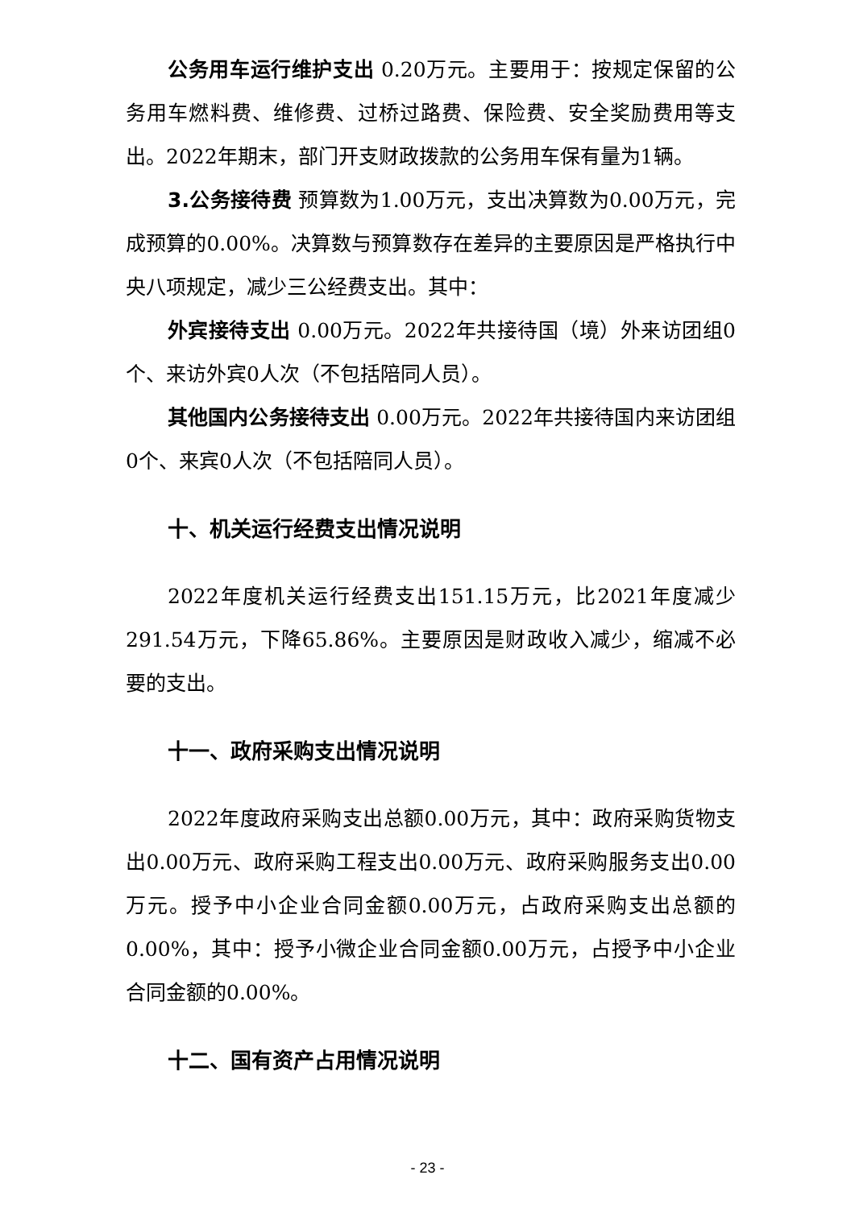公务用车运行维护支出 0.20万元。主要用于：按规定保留的公务用车燃料费、维修费、过桥过路费、保险费、安全奖励费用等支出。2022年期末，部门开支财政拨款的公务用车保有量为1辆。
3.公务接待费 预算数为1.00万元，支出决算数为0.00万元，完成预算的0.00%。决算数与预算数存在差异的主要原因是严格执行中央八项规定，减少三公经费支出。其中：
外宾接待支出 0.00万元。2022年共接待国（境）外来访团组0个、来访外宾0人次（不包括陪同人员）。
其他国内公务接待支出 0.00万元。2022年共接待国内来访团组0个、来宾0人次（不包括陪同人员）。
十、机关运行经费支出情况说明
2022年度机关运行经费支出151.15万元，比2021年度减少291.54万元，下降65.86%。主要原因是财政收入减少，缩减不必要的支出。
十一、政府采购支出情况说明
2022年度政府采购支出总额0.00万元，其中：政府采购货物支出0.00万元、政府采购工程支出0.00万元、政府采购服务支出0.00万元。授予中小企业合同金额0.00万元，占政府采购支出总额的0.00%，其中：授予小微企业合同金额0.00万元，占授予中小企业合同金额的0.00%。
十二、国有资产占用情况说明
- 23 -